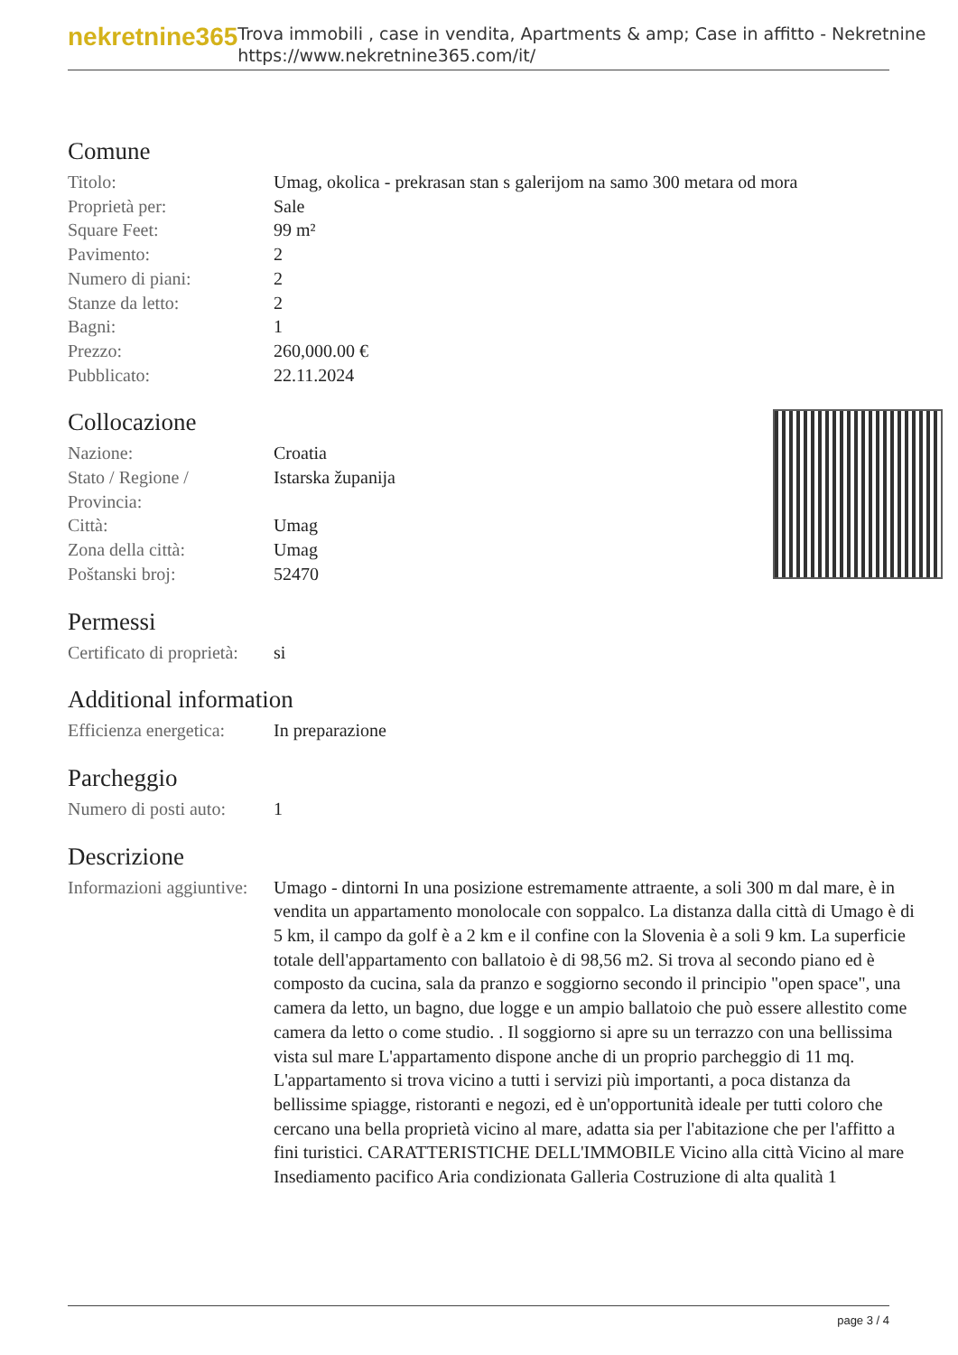nekretnine365
Trova immobili , case in vendita, Apartments & amp; Case in affitto - Nekretnine
https://www.nekretnine365.com/it/
Comune
| Titolo: | Umag, okolica - prekrasan stan s galerijom na samo 300 metara od mora |
| Proprietà per: | Sale |
| Square Feet: | 99 m² |
| Pavimento: | 2 |
| Numero di piani: | 2 |
| Stanze da letto: | 2 |
| Bagni: | 1 |
| Prezzo: | 260,000.00 € |
| Pubblicato: | 22.11.2024 |
Collocazione
| Nazione: | Croatia |
| Stato / Regione / Provincia: | Istarska županija |
| Città: | Umag |
| Zona della città: | Umag |
| Poštanski broj: | 52470 |
Permessi
| Certificato di proprietà: | si |
Additional information
| Efficienza energetica: | In preparazione |
Parcheggio
| Numero di posti auto: | 1 |
Descrizione
| Informazioni aggiuntive: | Umago - dintorni In una posizione estremamente attraente, a soli 300 m dal mare, è in vendita un appartamento monolocale con soppalco. La distanza dalla città di Umago è di 5 km, il campo da golf è a 2 km e il confine con la Slovenia è a soli 9 km. La superficie totale dell'appartamento con ballatoio è di 98,56 m2. Si trova al secondo piano ed è composto da cucina, sala da pranzo e soggiorno secondo il principio "open space", una camera da letto, un bagno, due logge e un ampio ballatoio che può essere allestito come camera da letto o come studio. . Il soggiorno si apre su un terrazzo con una bellissima vista sul mare L'appartamento dispone anche di un proprio parcheggio di 11 mq. L'appartamento si trova vicino a tutti i servizi più importanti, a poca distanza da bellissime spiagge, ristoranti e negozi, ed è un'opportunità ideale per tutti coloro che cercano una bella proprietà vicino al mare, adatta sia per l'abitazione che per l'affitto a fini turistici. CARATTERISTICHE DELL'IMMOBILE Vicino alla città Vicino al mare Insediamento pacifico Aria condizionata Galleria Costruzione di alta qualità 1 |
page 3 / 4